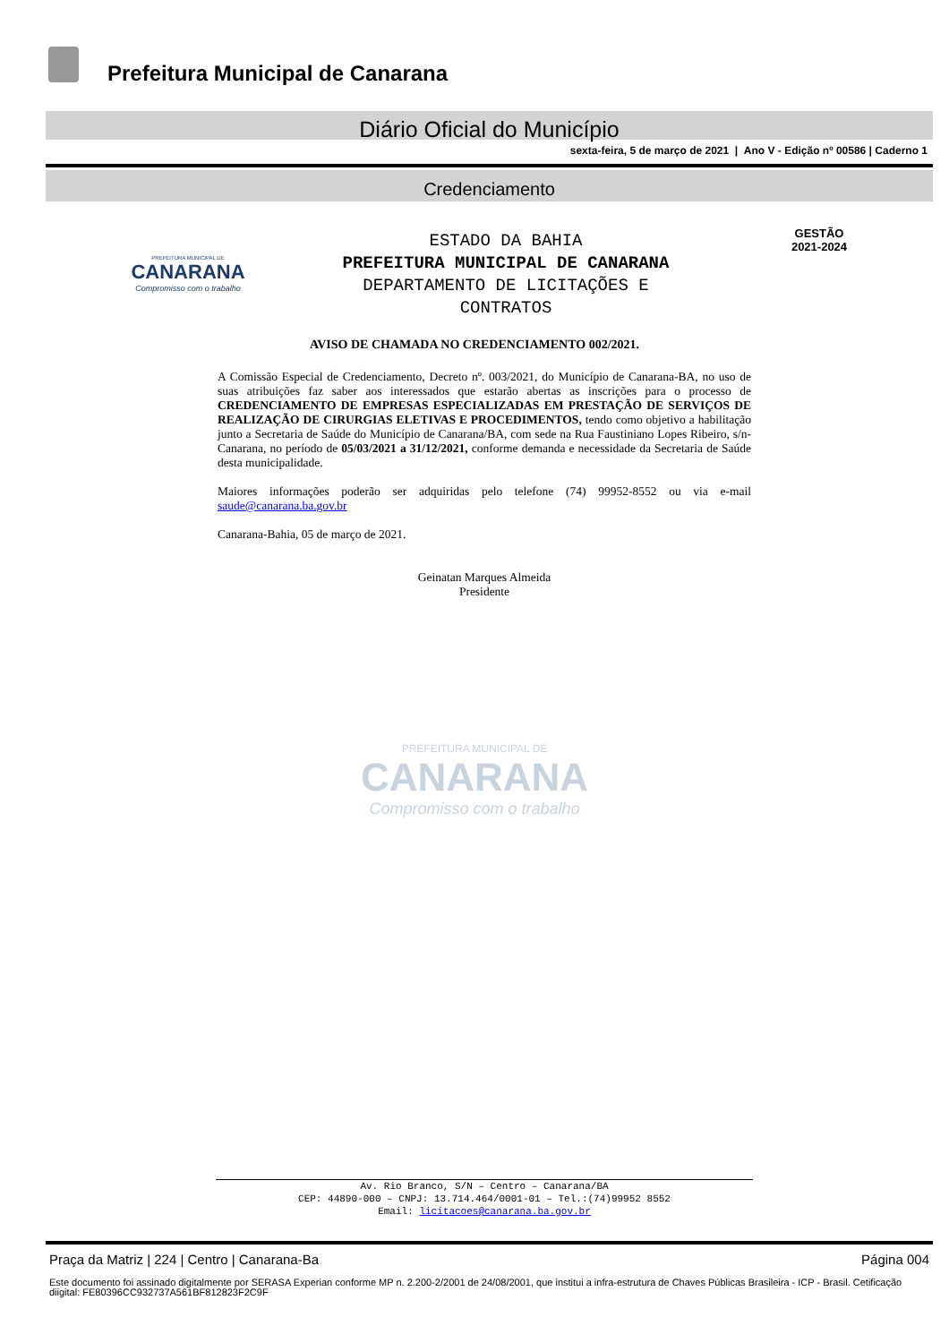Prefeitura Municipal de Canarana
Diário Oficial do Município
sexta-feira, 5 de março de 2021 | Ano V - Edição nº 00586 | Caderno 1
Credenciamento
PREFEITURA MUNICIPAL DE
CANARANA
Compromisso com o trabalho
ESTADO DA BAHIA
PREFEITURA MUNICIPAL DE CANARANA
DEPARTAMENTO DE LICITAÇÕES E
CONTRATOS
GESTÃO
2021-2024
AVISO DE CHAMADA NO CREDENCIAMENTO 002/2021.
A Comissão Especial de Credenciamento, Decreto nº. 003/2021, do Município de Canarana-BA, no uso de suas atribuições faz saber aos interessados que estarão abertas as inscrições para o processo de CREDENCIAMENTO DE EMPRESAS ESPECIALIZADAS EM PRESTAÇÃO DE SERVIÇOS DE REALIZAÇÃO DE CIRURGIAS ELETIVAS E PROCEDIMENTOS, tendo como objetivo a habilitação junto a Secretaria de Saúde do Município de Canarana/BA, com sede na Rua Faustiniano Lopes Ribeiro, s/n- Canarana, no período de 05/03/2021 a 31/12/2021, conforme demanda e necessidade da Secretaria de Saúde desta municipalidade.
Maiores informações poderão ser adquiridas pelo telefone (74) 99952-8552 ou via e-mail saude@canarana.ba.gov.br
Canarana-Bahia, 05 de março de 2021.
Geinatan Marques Almeida
Presidente
PREFEITURA MUNICIPAL DE
CANARANA
Compromisso com o trabalho
Av. Rio Branco, S/N – Centro – Canarana/BA
CEP: 44890-000 – CNPJ: 13.714.464/0001-01 – Tel.:(74)99952 8552
Email: licitacoes@canarana.ba.gov.br
Praça da Matriz | 224 | Centro | Canarana-Ba Página 004
Este documento foi assinado digitalmente por SERASA Experian conforme MP n. 2.200-2/2001 de 24/08/2001, que institui a infra-estrutura de Chaves Públicas Brasileira - ICP - Brasil. Cetificação diigital: FE80396CC932737A561BF812823F2C9F